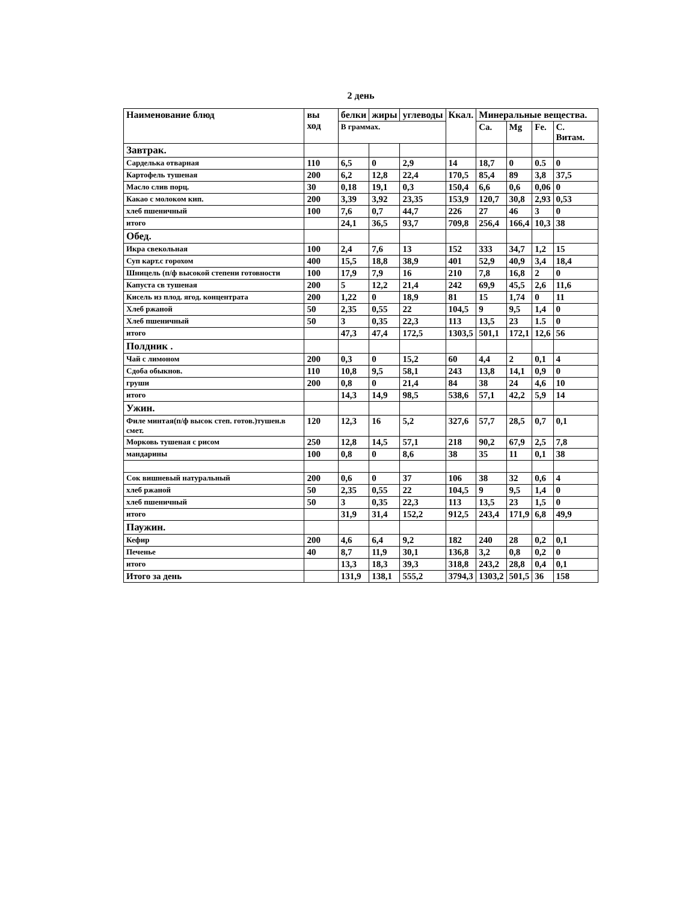2 день
| Наименование блюд | вы ход | белки | жиры | углеводы | Ккал. | Минеральные вещества. | | | |
| --- | --- | --- | --- | --- | --- | --- | --- | --- | --- |
| | | В граммах. | | | | Ca. | Mg | Fe. | C. Витам. |
| Завтрак. | | | | | | | | | |
| Сарделька отварная | 110 | 6,5 | 0 | 2,9 | 14 | 18,7 | 0 | 0.5 | 0 |
| Картофель тушеная | 200 | 6,2 | 12,8 | 22,4 | 170,5 | 85,4 | 89 | 3,8 | 37,5 |
| Масло слив порц. | 30 | 0,18 | 19,1 | 0,3 | 150,4 | 6,6 | 0,6 | 0,06 | 0 |
| Какао с молоком кип. | 200 | 3,39 | 3,92 | 23,35 | 153,9 | 120,7 | 30,8 | 2,93 | 0,53 |
| хлеб пшеничный | 100 | 7,6 | 0,7 | 44,7 | 226 | 27 | 46 | 3 | 0 |
| итого | | 24,1 | 36,5 | 93,7 | 709,8 | 256,4 | 166,4 | 10,3 | 38 |
| Обед. | | | | | | | | | |
| Икра свекольная | 100 | 2,4 | 7,6 | 13 | 152 | 333 | 34,7 | 1,2 | 15 |
| Суп карт.с горохом | 400 | 15,5 | 18,8 | 38,9 | 401 | 52,9 | 40,9 | 3,4 | 18,4 |
| Шницель (п/ф высокой степени готовности | 100 | 17,9 | 7,9 | 16 | 210 | 7,8 | 16,8 | 2 | 0 |
| Капуста св тушеная | 200 | 5 | 12,2 | 21,4 | 242 | 69,9 | 45,5 | 2,6 | 11,6 |
| Кисель из плод. ягод. концентрата | 200 | 1,22 | 0 | 18,9 | 81 | 15 | 1,74 | 0 | 11 |
| Хлеб ржаной | 50 | 2,35 | 0,55 | 22 | 104,5 | 9 | 9,5 | 1,4 | 0 |
| Хлеб пшеничный | 50 | 3 | 0,35 | 22,3 | 113 | 13,5 | 23 | 1.5 | 0 |
| итого | | 47,3 | 47,4 | 172,5 | 1303,5 | 501,1 | 172,1 | 12,6 | 56 |
| Полдник . | | | | | | | | | |
| Чай с лимоном | 200 | 0,3 | 0 | 15,2 | 60 | 4,4 | 2 | 0,1 | 4 |
| Сдоба обыкнов. | 110 | 10,8 | 9,5 | 58,1 | 243 | 13,8 | 14,1 | 0,9 | 0 |
| груши | 200 | 0,8 | 0 | 21,4 | 84 | 38 | 24 | 4,6 | 10 |
| итого | | 14,3 | 14,9 | 98,5 | 538,6 | 57,1 | 42,2 | 5,9 | 14 |
| Ужин. | | | | | | | | | |
| Филе минтая(п/ф высок степ. готов.)тушен.в смет. | 120 | 12,3 | 16 | 5,2 | 327,6 | 57,7 | 28,5 | 0,7 | 0,1 |
| Морковь тушеная с рисом | 250 | 12,8 | 14,5 | 57,1 | 218 | 90,2 | 67,9 | 2,5 | 7,8 |
| мандарины | 100 | 0,8 | 0 | 8,6 | 38 | 35 | 11 | 0,1 | 38 |
| Сок вишневый натуральный | 200 | 0,6 | 0 | 37 | 106 | 38 | 32 | 0,6 | 4 |
| хлеб ржаной | 50 | 2,35 | 0,55 | 22 | 104,5 | 9 | 9,5 | 1,4 | 0 |
| хлеб пшеничный | 50 | 3 | 0,35 | 22,3 | 113 | 13,5 | 23 | 1,5 | 0 |
| итого | | 31,9 | 31,4 | 152,2 | 912,5 | 243,4 | 171,9 | 6,8 | 49,9 |
| Паужин. | | | | | | | | | |
| Кефир | 200 | 4,6 | 6,4 | 9,2 | 182 | 240 | 28 | 0,2 | 0,1 |
| Печенье | 40 | 8,7 | 11,9 | 30,1 | 136,8 | 3,2 | 0,8 | 0,2 | 0 |
| итого | | 13,3 | 18,3 | 39,3 | 318,8 | 243,2 | 28,8 | 0,4 | 0,1 |
| Итого за день | | 131,9 | 138,1 | 555,2 | 3794,3 | 1303,2 | 501,5 | 36 | 158 |